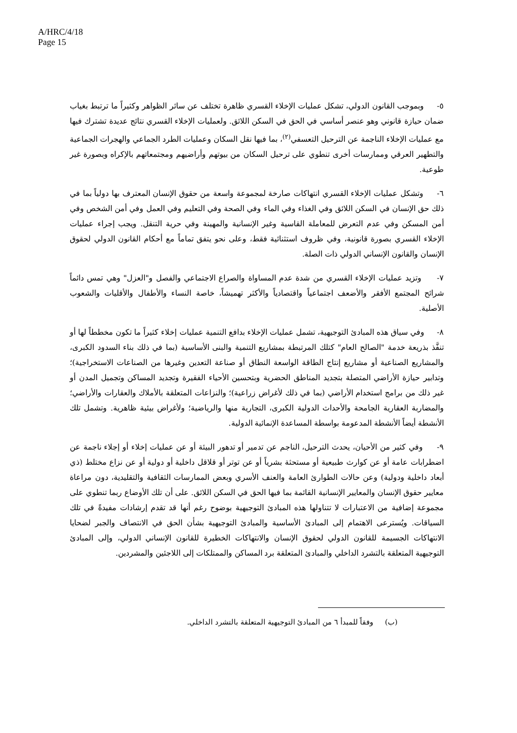A/HRC/4/18
Page 15
٥- وبموجب القانون الدولي، تشكل عمليات الإخلاء القسري ظاهرة تختلف عن سائر الظواهر وكثيراً ما ترتبط بغياب ضمان حيازة قانوني وهو عنصر أساسي في الحق في السكن اللائق. ولعمليات الإخلاء القسري نتائج عديدة تشترك فيها مع عمليات الإخلاء الناجمة عن الترحيل التعسفي<sup>(٢)</sup>، بما فيها نقل السكان وعمليات الطرد الجماعي والهجرات الجماعية والتطهير العرقي وممارسات أخرى تنطوي على ترحيل السكان من بيوتهم وأراضيهم ومجتمعاتهم بالإكراه وبصورة غير طوعية.
٦- وتشكل عمليات الإخلاء القسري انتهاكات صارخة لمجموعة واسعة من حقوق الإنسان المعترف بها دولياً بما في ذلك حق الإنسان في السكن اللائق وفي الغذاء وفي الماء وفي الصحة وفي التعليم وفي العمل وفي أمن الشخص وفي أمن المسكن وفي عدم التعرض للمعاملة القاسية وغير الإنسانية والمهينة وفي حرية التنقل. ويجب إجراء عمليات الإخلاء القسري بصورة قانونية، وفي ظروف استثنائية فقط، وعلى نحو يتفق تماماً مع أحكام القانون الدولي لحقوق الإنسان والقانون الإنساني الدولي ذات الصلة.
٧- وتزيد عمليات الإخلاء القسري من شدة عدم المساواة والصراع الاجتماعي والفصل و"العزل" وهي تمس دائماً شرائح المجتمع الأفقر والأضعف اجتماعياً واقتصادياً والأكثر تهميشاً، خاصة النساء والأطفال والأقليات والشعوب الأصلية.
٨- وفي سياق هذه المبادئ التوجيهية، تشمل عمليات الإخلاء بدافع التنمية عمليات إخلاء كثيراً ما تكون مخططاً لها أو تنفَّذ بذريعة خدمة "الصالح العام" كتلك المرتبطة بمشاريع التنمية والبنى الأساسية (بما في ذلك بناء السدود الكبرى، والمشاريع الصناعية أو مشاريع إنتاج الطاقة الواسعة النطاق أو صناعة التعدين وغيرها من الصناعات الاستخراجية)؛ وتدابير حيازة الأراضي المتصلة بتجديد المناطق الحضرية وبتحسين الأحياء الفقيرة وتجديد المساكن وتجميل المدن أو غير ذلك من برامج استخدام الأراضي (بما في ذلك لأغراض زراعية)؛ والنزاعات المتعلقة بالأملاك والعقارات والأراضي؛ والمضاربة العقارية الجامحة والأحداث الدولية الكبرى، التجارية منها والرياضية؛ ولأغراض بيئية ظاهرية. وتشمل تلك الأنشطة أيضاً الأنشطة المدعومة بواسطة المساعدة الإنمائية الدولية.
٩- وفي كثير من الأحيان، يحدث الترحيل، الناجم عن تدمير أو تدهور البيئة أو عن عمليات إخلاء أو إجلاء ناجمة عن اضطرابات عامة أو عن كوارث طبيعية أو مستحثة بشرياً أو عن توتر أو قلاقل داخلية أو دولية أو عن نزاع مختلط (ذي أبعاد داخلية ودولية) وعن حالات الطوارئ العامة والعنف الأسري وبعض الممارسات الثقافية والتقليدية، دون مراعاة معايير حقوق الإنسان والمعايير الإنسانية القائمة بما فيها الحق في السكن اللائق. على أن تلك الأوضاع ربما تنطوي على مجموعة إضافية من الاعتبارات لا تتناولها هذه المبادئ التوجيهية بوضوح رغم أنها قد تقدم إرشادات مفيدةً في تلك السياقات. ويُسترعى الاهتمام إلى المبادئ الأساسية والمبادئ التوجيهية بشأن الحق في الانتصاف والجبر لضحايا الانتهاكات الجسيمة للقانون الدولي لحقوق الإنسان والانتهاكات الخطيرة للقانون الإنساني الدولي، وإلى المبادئ التوجيهية المتعلقة بالتشرد الداخلي والمبادئ المتعلقة برد المساكن والممتلكات إلى اللاجئين والمشردين.
(ب) وفقاً للمبدأ ٦ من المبادئ التوجيهية المتعلقة بالتشرد الداخلي.